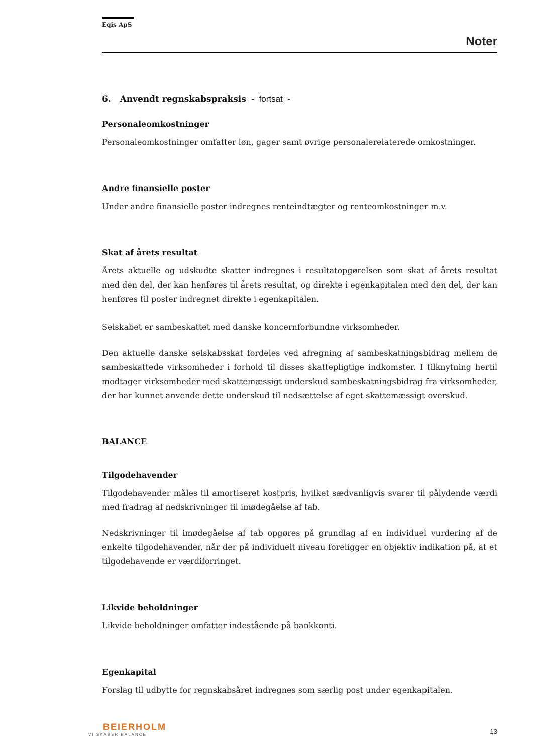Eqis ApS
Noter
6. Anvendt regnskabspraksis - fortsat -
Personaleomkostninger
Personaleomkostninger omfatter løn, gager samt øvrige personalerelaterede omkostninger.
Andre finansielle poster
Under andre finansielle poster indregnes renteindtægter og renteomkostninger m.v.
Skat af årets resultat
Årets aktuelle og udskudte skatter indregnes i resultatopgørelsen som skat af årets resultat med den del, der kan henføres til årets resultat, og direkte i egenkapitalen med den del, der kan henføres til poster indregnet direkte i egenkapitalen.
Selskabet er sambeskattet med danske koncernforbundne virksomheder.
Den aktuelle danske selskabsskat fordeles ved afregning af sambeskatningsbidrag mellem de sambeskattede virksomheder i forhold til disses skattepligtige indkomster. I tilknytning hertil modtager virksomheder med skattemæssigt underskud sambeskatningsbidrag fra virksomheder, der har kunnet anvende dette underskud til nedsættelse af eget skattemæssigt overskud.
BALANCE
Tilgodehavender
Tilgodehavender måles til amortiseret kostpris, hvilket sædvanligvis svarer til pålydende værdi med fradrag af nedskrivninger til imødegåelse af tab.
Nedskrivninger til imødegåelse af tab opgøres på grundlag af en individuel vurdering af de enkelte tilgodehavender, når der på individuelt niveau foreligger en objektiv indikation på, at et tilgodehavende er værdiforringet.
Likvide beholdninger
Likvide beholdninger omfatter indestående på bankkonti.
Egenkapital
Forslag til udbytte for regnskabsåret indregnes som særlig post under egenkapitalen.
BEIERHOLM
VI SKABER BALANCE
13